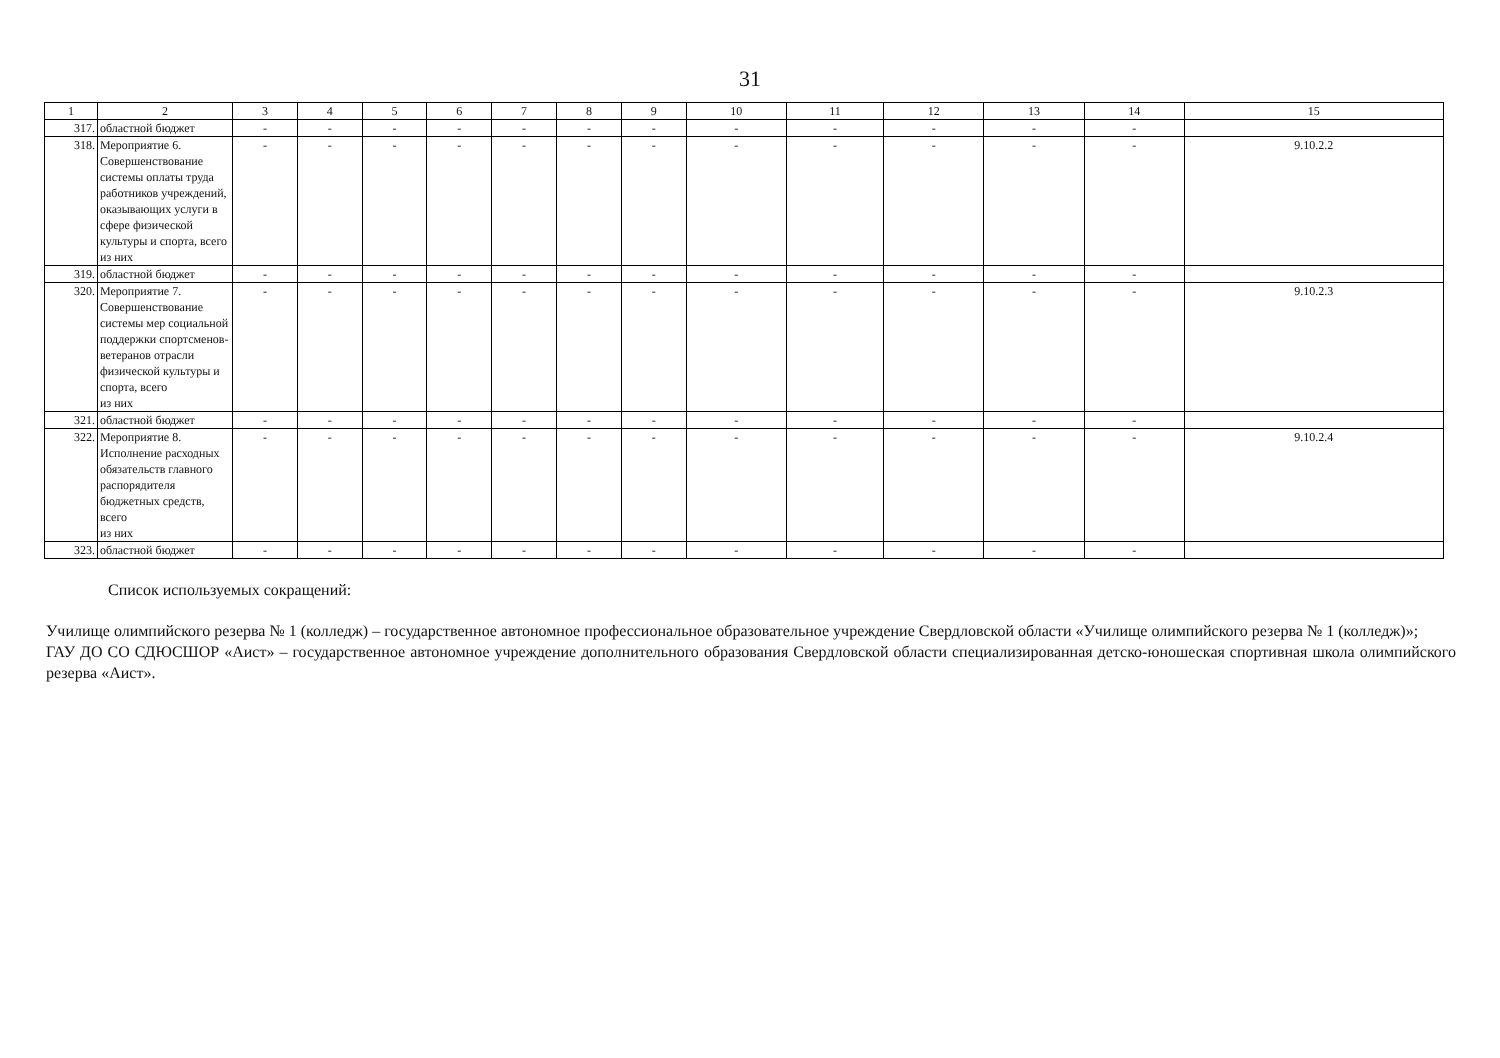31
| 1 | 2 | 3 | 4 | 5 | 6 | 7 | 8 | 9 | 10 | 11 | 12 | 13 | 14 | 15 |
| --- | --- | --- | --- | --- | --- | --- | --- | --- | --- | --- | --- | --- | --- | --- |
| 317. | областной бюджет | - | - | - | - | - | - | - | - | - | - | - | - | |
| 318. | Мероприятие 6. Совершенствование системы оплаты труда работников учреждений, оказывающих услуги в сфере физической культуры и спорта, всего из них | - | - | - | - | - | - | - | - | - | - | - | - | 9.10.2.2 |
| 319. | областной бюджет | - | - | - | - | - | - | - | - | - | - | - | - | |
| 320. | Мероприятие 7. Совершенствование системы мер социальной поддержки спортсменов-ветеранов отрасли физической культуры и спорта, всего из них | - | - | - | - | - | - | - | - | - | - | - | - | 9.10.2.3 |
| 321. | областной бюджет | - | - | - | - | - | - | - | - | - | - | - | - | |
| 322. | Мероприятие 8. Исполнение расходных обязательств главного распорядителя бюджетных средств, всего из них | - | - | - | - | - | - | - | - | - | - | - | - | 9.10.2.4 |
| 323. | областной бюджет | - | - | - | - | - | - | - | - | - | - | - | - | |
Список используемых сокращений:
Училище олимпийского резерва № 1 (колледж) – государственное автономное профессиональное образовательное учреждение Свердловской области «Училище олимпийского резерва № 1 (колледж)»;
ГАУ ДО СО СДЮСШОР «Аист» – государственное автономное учреждение дополнительного образования Свердловской области специализированная детско-юношеская спортивная школа олимпийского резерва «Аист».